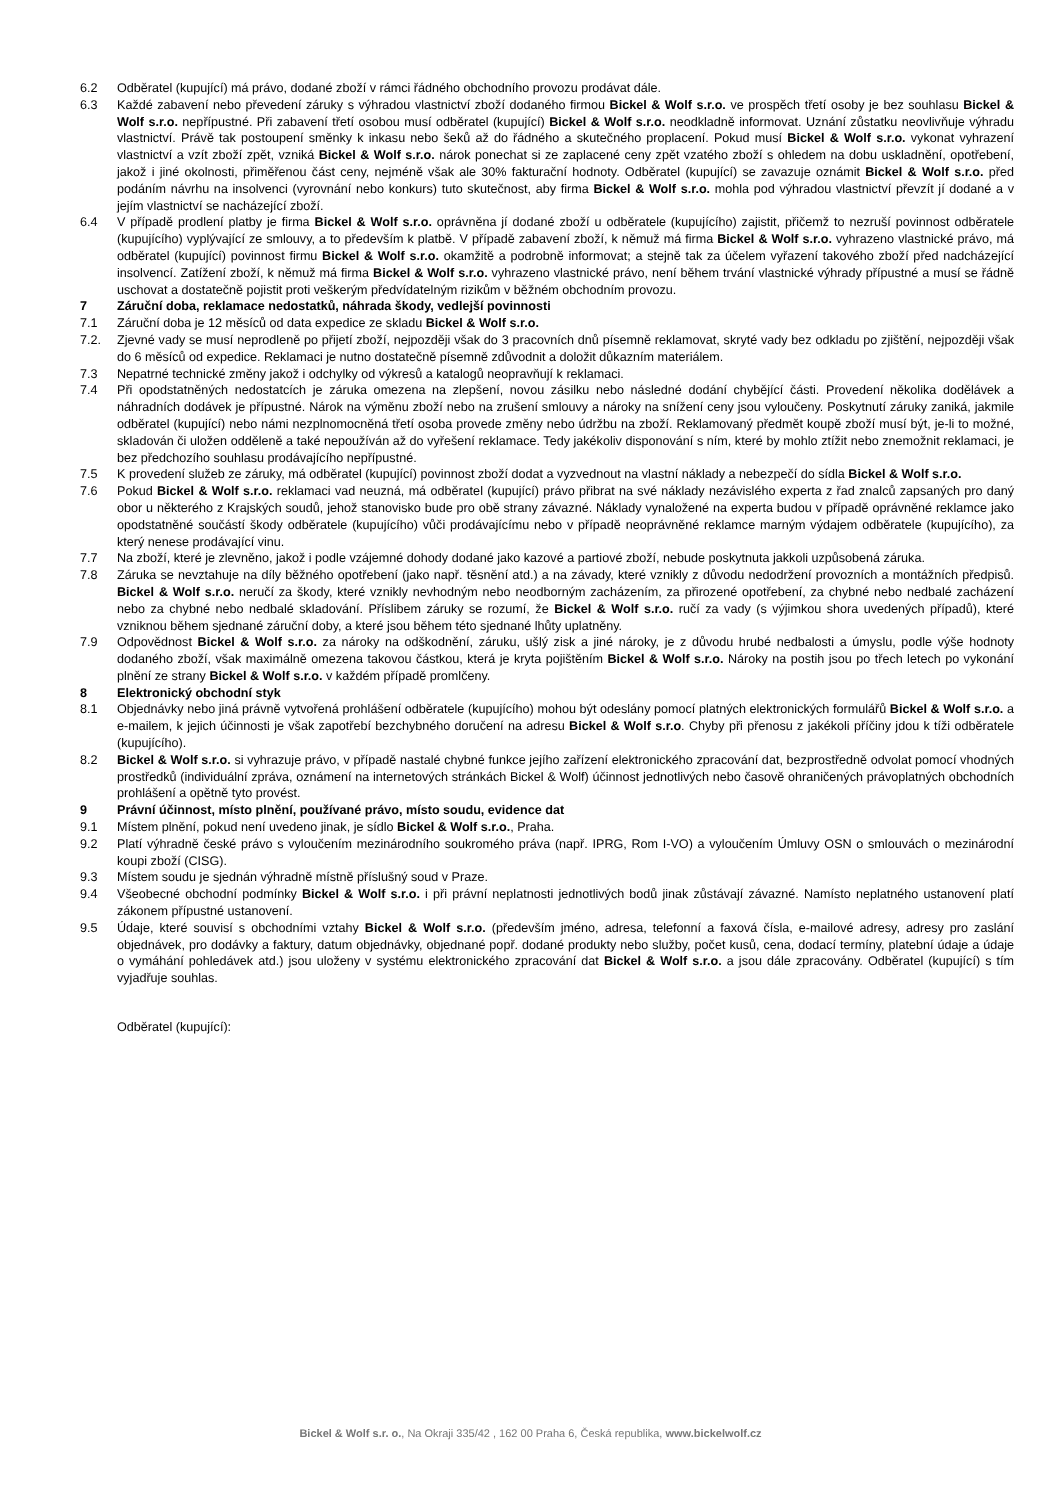6.2 Odběratel (kupující) má právo, dodané zboží v rámci řádného obchodního provozu prodávat dále.
6.3 Každé zabavení nebo převedení záruky s výhradou vlastnictví zboží dodaného firmou Bickel & Wolf s.r.o. ve prospěch třetí osoby je bez souhlasu Bickel & Wolf s.r.o. nepřípustné. Při zabavení třetí osobou musí odběratel (kupující) Bickel & Wolf s.r.o. neodkladně informovat. Uznání zůstatku neovlivňuje výhradu vlastnictví. Právě tak postoupení směnky k inkasu nebo šeků až do řádného a skutečného proplacení. Pokud musí Bickel & Wolf s.r.o. vykonat vyhrazení vlastnictví a vzít zboží zpět, vzniká Bickel & Wolf s.r.o. nárok ponechat si ze zaplacené ceny zpět vzatého zboží s ohledem na dobu uskladnění, opotřebení, jakož i jiné okolnosti, přiměřenou část ceny, nejméně však ale 30% fakturační hodnoty. Odběratel (kupující) se zavazuje oznámit Bickel & Wolf s.r.o. před podáním návrhu na insolvenci (vyrovnání nebo konkurs) tuto skutečnost, aby firma Bickel & Wolf s.r.o. mohla pod výhradou vlastnictví převzít jí dodané a v jejím vlastnictví se nacházející zboží.
6.4 V případě prodlení platby je firma Bickel & Wolf s.r.o. oprávněna jí dodané zboží u odběratele (kupujícího) zajistit, přičemž to nezruší povinnost odběratele (kupujícího) vyplývající ze smlouvy, a to především k platbě. V případě zabavení zboží, k němuž má firma Bickel & Wolf s.r.o. vyhrazeno vlastnické právo, má odběratel (kupující) povinnost firmu Bickel & Wolf s.r.o. okamžitě a podrobně informovat; a stejně tak za účelem vyřazení takového zboží před nadcházející insolvencí. Zatížení zboží, k němuž má firma Bickel & Wolf s.r.o. vyhrazeno vlastnické právo, není během trvání vlastnické výhrady přípustné a musí se řádně uschovat a dostatečně pojistit proti veškerým předvídatelným rizikům v běžném obchodním provozu.
7 Záruční doba, reklamace nedostatků, náhrada škody, vedlejší povinnosti
7.1 Záruční doba je 12 měsíců od data expedice ze skladu Bickel & Wolf s.r.o.
7.2. Zjevné vady se musí neprodleně po přijetí zboží, nejpozději však do 3 pracovních dnů písemně reklamovat, skryté vady bez odkladu po zjištění, nejpozději však do 6 měsíců od expedice. Reklamaci je nutno dostatečně písemně zdůvodnit a doložit důkazním materiálem.
7.3 Nepatrné technické změny jakož i odchylky od výkresů a katalogů neopravňují k reklamaci.
7.4 Při opodstatněných nedostatcích je záruka omezena na zlepšení, novou zásilku nebo následné dodání chybějící části. Provedení několika dodělávek a náhradních dodávek je přípustné. Nárok na výměnu zboží nebo na zrušení smlouvy a nároky na snížení ceny jsou vyloučeny. Poskytnutí záruky zaniká, jakmile odběratel (kupující) nebo námi nezplnomocněná třetí osoba provede změny nebo údržbu na zboží. Reklamovaný předmět koupě zboží musí být, je-li to možné, skladován či uložen odděleně a také nepoužíván až do vyřešení reklamace. Tedy jakékoliv disponování s ním, které by mohlo ztížit nebo znemožnit reklamaci, je bez předchozího souhlasu prodávajícího nepřípustné.
7.5 K provedení služeb ze záruky, má odběratel (kupující) povinnost zboží dodat a vyzvednout na vlastní náklady a nebezpečí do sídla Bickel & Wolf s.r.o.
7.6 Pokud Bickel & Wolf s.r.o. reklamaci vad neuzná, má odběratel (kupující) právo přibrat na své náklady nezávislého experta z řad znalců zapsaných pro daný obor u některého z Krajských soudů, jehož stanovisko bude pro obě strany závazné. Náklady vynaložené na experta budou v případě oprávněné reklamce jako opodstatněné součástí škody odběratele (kupujícího) vůči prodávajícímu nebo v případě neoprávněné reklamce marným výdajem odběratele (kupujícího), za který nenese prodávající vinu.
7.7 Na zboží, které je zlevněno, jakož i podle vzájemné dohody dodané jako kazové a partiové zboží, nebude poskytnuta jakkoli uzpůsobená záruka.
7.8 Záruka se nevztahuje na díly běžného opotřebení (jako např. těsnění atd.) a na závady, které vznikly z důvodu nedodržení provozních a montážních předpisů. Bickel & Wolf s.r.o. neručí za škody, které vznikly nevhodným nebo neodborným zacházením, za přirozené opotřebení, za chybné nebo nedbalé zacházení nebo za chybné nebo nedbalé skladování. Příslibem záruky se rozumí, že Bickel & Wolf s.r.o. ručí za vady (s výjimkou shora uvedených případů), které vzniknou během sjednané záruční doby, a které jsou během této sjednané lhůty uplatněny.
7.9 Odpovědnost Bickel & Wolf s.r.o. za nároky na odškodnění, záruku, ušlý zisk a jiné nároky, je z důvodu hrubé nedbalosti a úmyslu, podle výše hodnoty dodaného zboží, však maximálně omezena takovou částkou, která je kryta pojištěním Bickel & Wolf s.r.o. Nároky na postih jsou po třech letech po vykonání plnění ze strany Bickel & Wolf s.r.o. v každém případě promlčeny.
8 Elektronický obchodní styk
8.1 Objednávky nebo jiná právně vytvořená prohlášení odběratele (kupujícího) mohou být odeslány pomocí platných elektronických formulářů Bickel & Wolf s.r.o. a e-mailem, k jejich účinnosti je však zapotřebí bezchybného doručení na adresu Bickel & Wolf s.r.o. Chyby při přenosu z jakékoli příčiny jdou k tíži odběratele (kupujícího).
8.2 Bickel & Wolf s.r.o. si vyhrazuje právo, v případě nastalé chybné funkce jejího zařízení elektronického zpracování dat, bezprostředně odvolat pomocí vhodných prostředků (individuální zpráva, oznámení na internetových stránkách Bickel & Wolf) účinnost jednotlivých nebo časově ohraničených právoplatných obchodních prohlášení a opětně tyto provést.
9 Právní účinnost, místo plnění, používané právo, místo soudu, evidence dat
9.1 Místem plnění, pokud není uvedeno jinak, je sídlo Bickel & Wolf s.r.o., Praha.
9.2 Platí výhradně české právo s vyloučením mezinárodního soukromého práva (např. IPRG, Rom I-VO) a vyloučením Úmluvy OSN o smlouvách o mezinárodní koupi zboží (CISG).
9.3 Místem soudu je sjednán výhradně místně příslušný soud v Praze.
9.4 Všeobecné obchodní podmínky Bickel & Wolf s.r.o. i při právní neplatnosti jednotlivých bodů jinak zůstávají závazné. Namísto neplatného ustanovení platí zákonem přípustné ustanovení.
9.5 Údaje, které souvisí s obchodními vztahy Bickel & Wolf s.r.o. (především jméno, adresa, telefonní a faxová čísla, e-mailové adresy, adresy pro zaslání objednávek, pro dodávky a faktury, datum objednávky, objednané popř. dodané produkty nebo služby, počet kusů, cena, dodací termíny, platební údaje a údaje o vymáhání pohledávek atd.) jsou uloženy v systému elektronického zpracování dat Bickel & Wolf s.r.o. a jsou dále zpracovány. Odběratel (kupující) s tím vyjadřuje souhlas.
Odběratel (kupující):
Bickel & Wolf s.r. o., Na Okraji 335/42 , 162 00 Praha 6, Česká republika, www.bickelwolf.cz